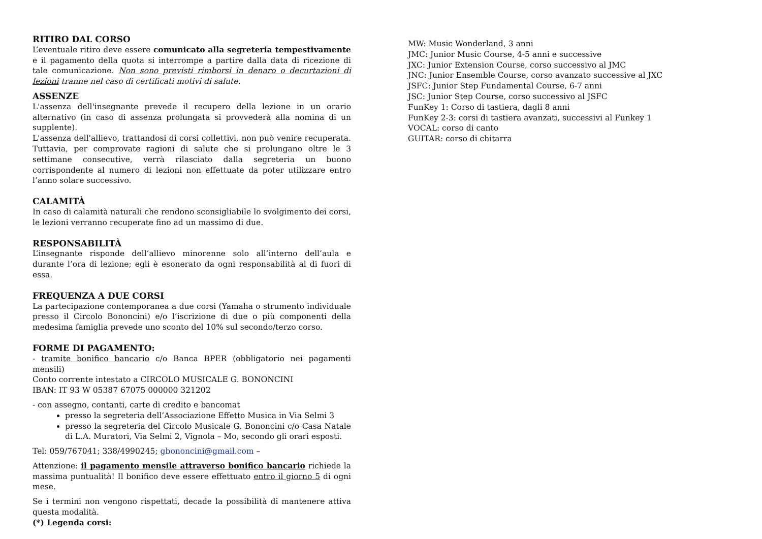RITIRO DAL CORSO
L’eventuale ritiro deve essere comunicato alla segreteria tempestivamente e il pagamento della quota si interrompe a partire dalla data di ricezione di tale comunicazione. Non sono previsti rimborsi in denaro o decurtazioni di lezioni tranne nel caso di certificati motivi di salute.
ASSENZE
L'assenza dell'insegnante prevede il recupero della lezione in un orario alternativo (in caso di assenza prolungata si provvederà alla nomina di un supplente).
L'assenza dell'allievo, trattandosi di corsi collettivi, non può venire recuperata. Tuttavia, per comprovate ragioni di salute che si prolungano oltre le 3 settimane consecutive, verrà rilasciato dalla segreteria un buono corrispondente al numero di lezioni non effettuate da poter utilizzare entro l’anno solare successivo.
CALAMITÀ
In caso di calamità naturali che rendono sconsigliabile lo svolgimento dei corsi, le lezioni verranno recuperate fino ad un massimo di due.
RESPONSABILITÀ
L’insegnante risponde dell’allievo minorenne solo all’interno dell’aula e durante l’ora di lezione; egli è esonerato da ogni responsabilità al di fuori di essa.
FREQUENZA A DUE CORSI
La partecipazione contemporanea a due corsi (Yamaha o strumento individuale presso il Circolo Bononcini) e/o l’iscrizione di due o più componenti della medesima famiglia prevede uno sconto del 10% sul secondo/terzo corso.
FORME DI PAGAMENTO:
- tramite bonifico bancario c/o Banca BPER (obbligatorio nei pagamenti mensili)
Conto corrente intestato a CIRCOLO MUSICALE G. BONONCINI
IBAN: IT 93 W 05387 67075 000000 321202
- con assegno, contanti, carte di credito e bancomat
presso la segreteria dell’Associazione Effetto Musica in Via Selmi 3
presso la segreteria del Circolo Musicale G. Bononcini c/o Casa Natale di L.A. Muratori, Via Selmi 2, Vignola – Mo, secondo gli orari esposti.
Tel: 059/767041; 338/4990245; gbononcini@gmail.com –
Attenzione: il pagamento mensile attraverso bonifico bancario richiede la massima puntualità! Il bonifico deve essere effettuato entro il giorno 5 di ogni mese.
Se i termini non vengono rispettati, decade la possibilità di mantenere attiva questa modalità.
(*) Legenda corsi:
MW: Music Wonderland, 3 anni
JMC: Junior Music Course, 4-5 anni e successive
JXC: Junior Extension Course, corso successivo al JMC
JNC: Junior Ensemble Course, corso avanzato successive al JXC
JSFC: Junior Step Fundamental Course, 6-7 anni
JSC: Junior Step Course, corso successivo al JSFC
FunKey 1: Corso di tastiera, dagli 8 anni
FunKey 2-3: corsi di tastiera avanzati, successivi al Funkey 1
VOCAL: corso di canto
GUITAR: corso di chitarra